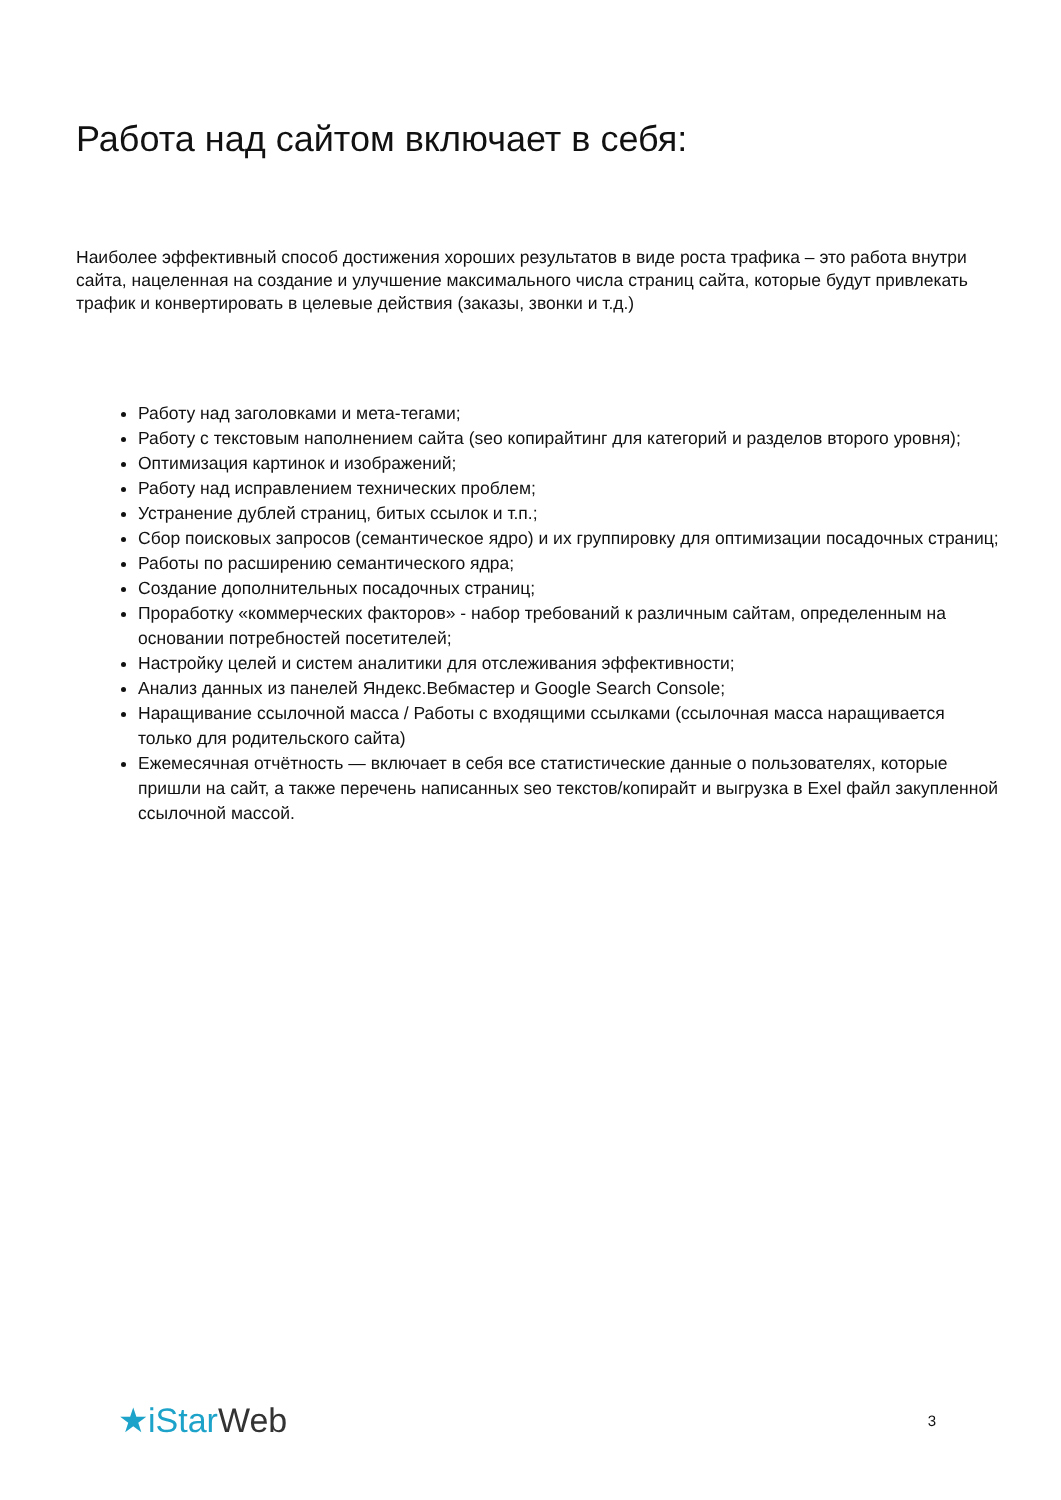Работа над сайтом включает в себя:
Наиболее эффективный способ достижения хороших результатов в виде роста трафика – это работа внутри сайта, нацеленная на создание и улучшение максимального числа страниц сайта, которые будут привлекать трафик и конвертировать в целевые действия (заказы, звонки и т.д.)
Работу над заголовками и мета-тегами;
Работу с текстовым наполнением сайта (seo копирайтинг для категорий и разделов второго уровня);
Оптимизация картинок и изображений;
Работу над исправлением технических проблем;
Устранение дублей страниц, битых ссылок и т.п.;
Сбор поисковых запросов (семантическое ядро) и их группировку для оптимизации посадочных страниц;
Работы по расширению семантического ядра;
Создание дополнительных посадочных страниц;
Проработку «коммерческих факторов» - набор требований к различным сайтам, определенным на основании потребностей посетителей;
Настройку целей и систем аналитики для отслеживания эффективности;
Анализ данных из панелей Яндекс.Вебмастер и Google Search Console;
Наращивание ссылочной масса / Работы с входящими ссылками (ссылочная масса наращивается только для родительского сайта)
Ежемесячная отчётность — включает в себя все статистические данные о пользователях, которые пришли на сайт, а также перечень написанных seo текстов/копирайт и выгрузка в Exel файл закупленной ссылочной массой.
★i Star Web
3